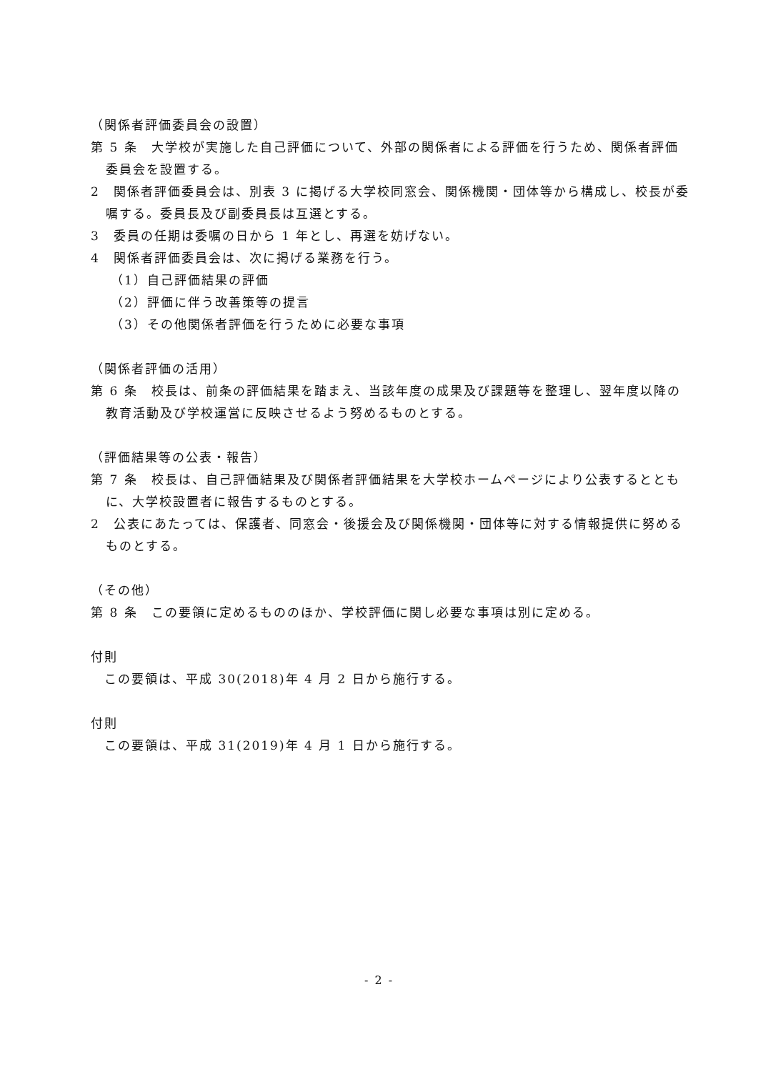（関係者評価委員会の設置）
第 5 条　大学校が実施した自己評価について、外部の関係者による評価を行うため、関係者評価委員会を設置する。
2　関係者評価委員会は、別表 3 に掲げる大学校同窓会、関係機関・団体等から構成し、校長が委嘱する。委員長及び副委員長は互選とする。
3　委員の任期は委嘱の日から 1 年とし、再選を妨げない。
4　関係者評価委員会は、次に掲げる業務を行う。
（1）自己評価結果の評価
（2）評価に伴う改善策等の提言
（3）その他関係者評価を行うために必要な事項
（関係者評価の活用）
第 6 条　校長は、前条の評価結果を踏まえ、当該年度の成果及び課題等を整理し、翌年度以降の教育活動及び学校運営に反映させるよう努めるものとする。
（評価結果等の公表・報告）
第 7 条　校長は、自己評価結果及び関係者評価結果を大学校ホームページにより公表するとともに、大学校設置者に報告するものとする。
2　公表にあたっては、保護者、同窓会・後援会及び関係機関・団体等に対する情報提供に努めるものとする。
（その他）
第 8 条　この要領に定めるもののほか、学校評価に関し必要な事項は別に定める。
付則
　この要領は、平成 30(2018)年 4 月 2 日から施行する。
付則
　この要領は、平成 31(2019)年 4 月 1 日から施行する。
- 2 -